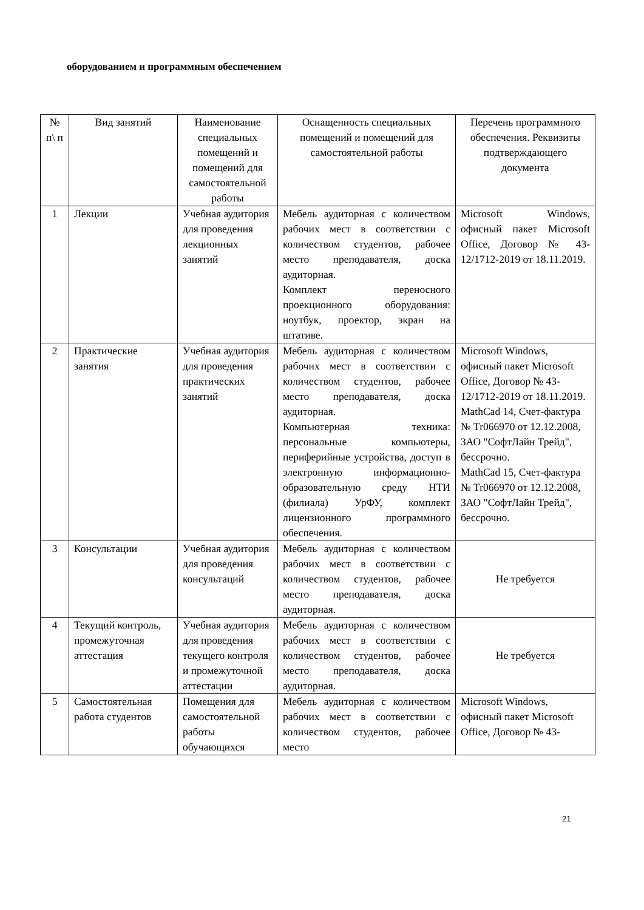оборудованием и программным обеспечением
| № п\ п | Вид занятий | Наименование специальных помещений и помещений для самостоятельной работы | Оснащенность специальных помещений и помещений для самостоятельной работы | Перечень программного обеспечения. Реквизиты подтверждающего документа |
| --- | --- | --- | --- | --- |
| 1 | Лекции | Учебная аудитория для проведения лекционных занятий | Мебель аудиторная с количеством рабочих мест в соответствии с количеством студентов, рабочее место преподавателя, доска аудиторная. Комплект переносного проекционного оборудования: ноутбук, проектор, экран на штативе. | Microsoft Windows, офисный пакет Microsoft Office, Договор № 43-12/1712-2019 от 18.11.2019. |
| 2 | Практические занятия | Учебная аудитория для проведения практических занятий | Мебель аудиторная с количеством рабочих мест в соответствии с количеством студентов, рабочее место преподавателя, доска аудиторная. Компьютерная техника: персональные компьютеры, периферийные устройства, доступ в электронную информационно-образовательную среду НТИ (филиала) УрФУ, комплект лицензионного программного обеспечения. | Microsoft Windows, офисный пакет Microsoft Office, Договор № 43-12/1712-2019 от 18.11.2019. MathCad 14, Счет-фактура № Tr066970 от 12.12.2008, ЗАО "СофтЛайн Трейд", бессрочно. MathCad 15, Счет-фактура № Tr066970 от 12.12.2008, ЗАО "СофтЛайн Трейд", бессрочно. |
| 3 | Консультации | Учебная аудитория для проведения консультаций | Мебель аудиторная с количеством рабочих мест в соответствии с количеством студентов, рабочее место преподавателя, доска аудиторная. | Не требуется |
| 4 | Текущий контроль, промежуточная аттестация | Учебная аудитория для проведения текущего контроля и промежуточной аттестации | Мебель аудиторная с количеством рабочих мест в соответствии с количеством студентов, рабочее место преподавателя, доска аудиторная. | Не требуется |
| 5 | Самостоятельная работа студентов | Помещения для самостоятельной работы обучающихся | Мебель аудиторная с количеством рабочих мест в соответствии с количеством студентов, рабочее место | Microsoft Windows, офисный пакет Microsoft Office, Договор № 43- |
21